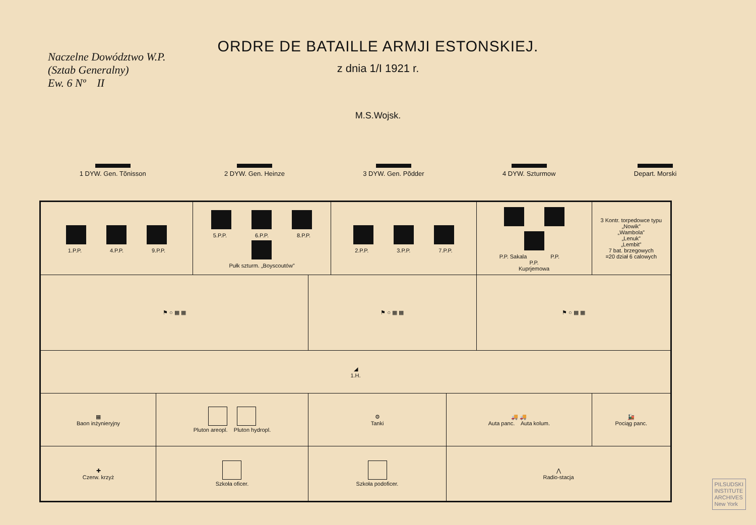Naczelne Dowództwo W.P.
(Sztab Generalny)
Ew. 6 Nº II
ORDRE DE BATAILLE ARMJI ESTONSKIEJ.
z dnia 1/I 1921 r.
M.S.Wojsk.
1 DYW. Gen. Tõnisson 2 DYW. Gen. Heinze 3 DYW. Gen. Põdder 4 DYW. Szturmow Depart. Morski
| 1.P.P. 4.P.P. 9.P.P. | | 5.P.P. 6.P.P. 8.P.P. Pułk szturm. „Boyscoutów” | | 2.P.P. 3.P.P. 7.P.P. | | P.P. Sakala P.P. P.P. Kuprjemowa | | 3 Kontr. torpedowce typu „Nowik” „Wambola” „Lenuk” „Lembit” 7 bat. brzegowych =20 dział 6 calowych |
| ⚑ ○ ▦ ▦ | | | ⚑ ○ ▦ ▦ | | | ⚑ ○ ▦ ▦ | | |
| ◢ 1.H. | | | | | | | | |
| ▦ Baon inżynieryjny | Pluton areopl. Pluton hydropl. | | ⚙ Tanki | | 🚚 🚚 Auta panc. Auta kolum. | | 🚂 Pociąg panc. | |
| ✚ Czerw. krzyż | Szkoła oficer. | | Szkoła podoficer. | | ⋀ Radio-stacja | | | |
PILSUDSKI
INSTITUTE
ARCHIVES
New York